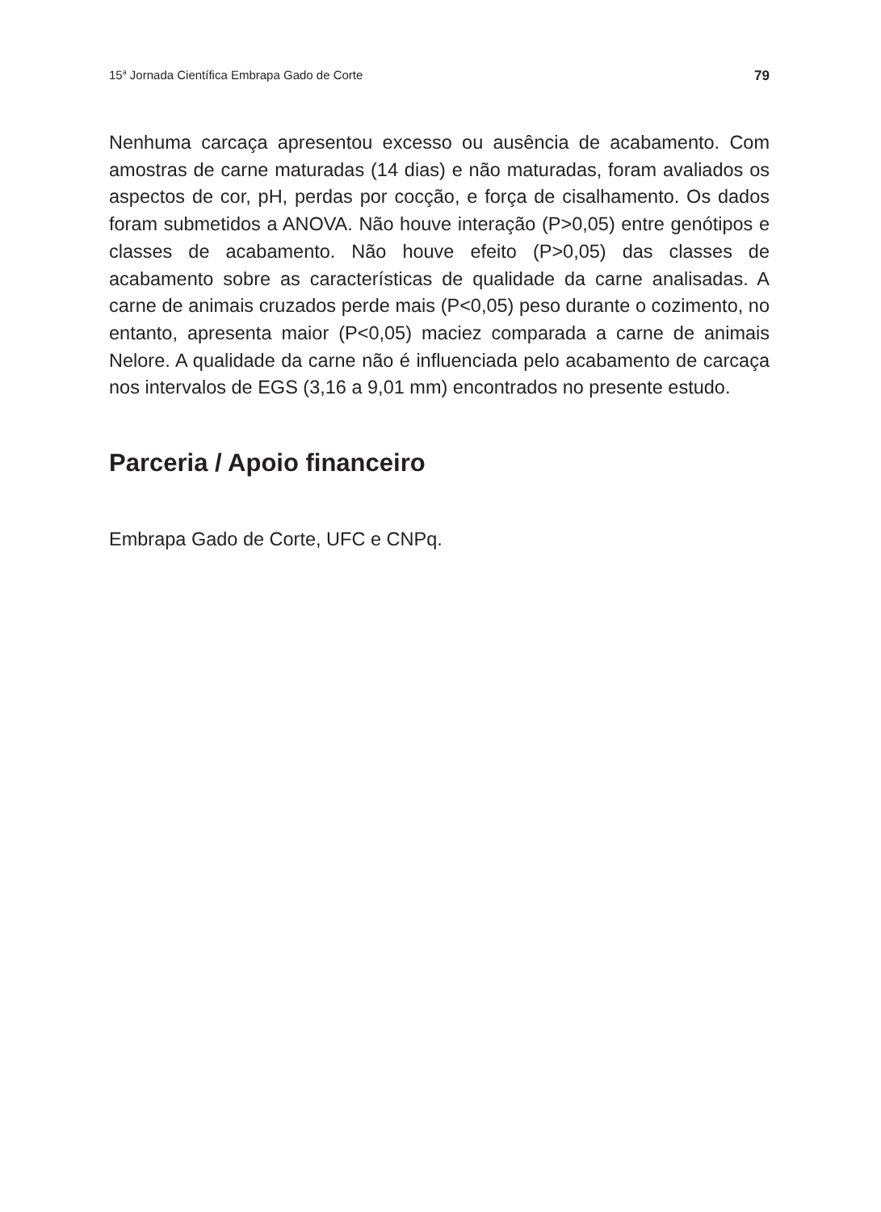15<sup>a</sup> Jornada Científica Embrapa Gado de Corte 79
Nenhuma carcaça apresentou excesso ou ausência de acabamento. Com amostras de carne maturadas (14 dias) e não maturadas, foram avaliados os aspectos de cor, pH, perdas por cocção, e força de cisalhamento. Os dados foram submetidos a ANOVA. Não houve interação (P>0,05) entre genótipos e classes de acabamento. Não houve efeito (P>0,05) das classes de acabamento sobre as características de qualidade da carne analisadas. A carne de animais cruzados perde mais (P<0,05) peso durante o cozimento, no entanto, apresenta maior (P<0,05) maciez comparada a carne de animais Nelore. A qualidade da carne não é influenciada pelo acabamento de carcaça nos intervalos de EGS (3,16 a 9,01 mm) encontrados no presente estudo.
Parceria / Apoio financeiro
Embrapa Gado de Corte, UFC e CNPq.